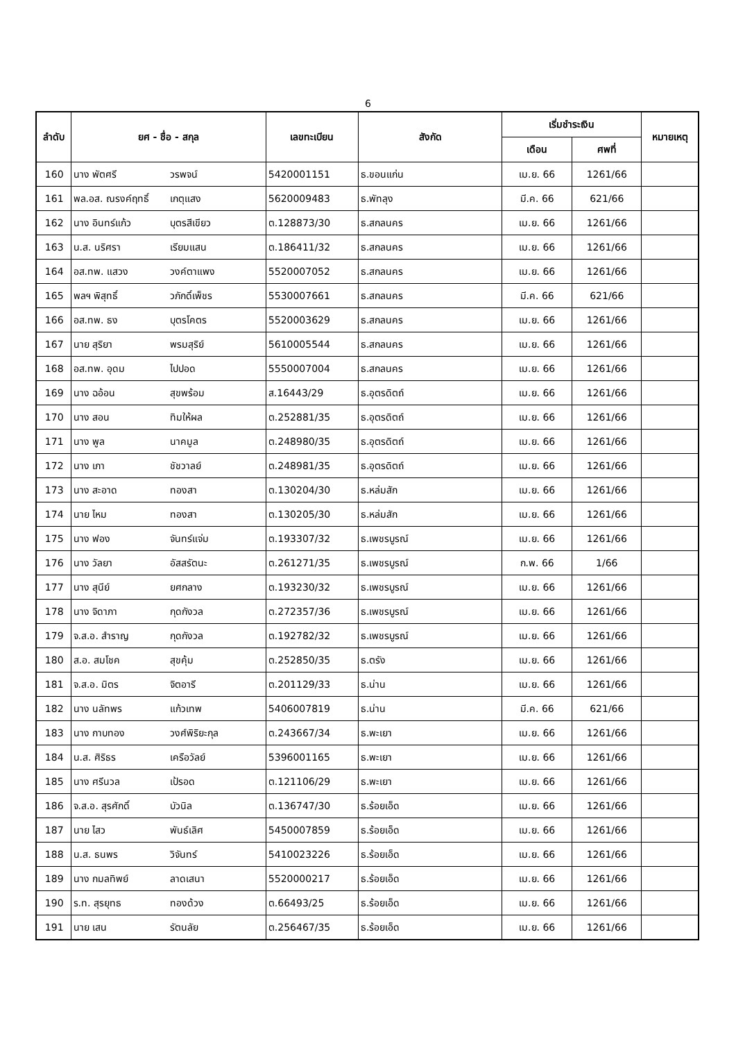6
| ลำดับ | ยศ - ชื่อ - สกุล | | เลขทะเบียน | สังกัด | เริ่มชำระเงิน | | หมายเหตุ |
| --- | --- | --- | --- | --- | --- | --- | --- |
| | | | | | เดือน | ศพที่ | |
| 160 | นาง พัตศรี | วรพจน์ | 5420001151 | ธ.ขอนแก่น | เม.ย. 66 | 1261/66 | |
| 161 | พล.อส. ณรงค์ฤทธิ์ | เกตุแสง | 5620009483 | ธ.พัทลุง | มี.ค. 66 | 621/66 | |
| 162 | นาง อินทร์แก้ว | บุตรสีเขียว | ต.128873/30 | ธ.สกลนคร | เม.ย. 66 | 1261/66 | |
| 163 | น.ส. นริศรา | เรียมแสน | ต.186411/32 | ธ.สกลนคร | เม.ย. 66 | 1261/66 | |
| 164 | อส.ทพ. แสวง | วงค์ตาแพง | 5520007052 | ธ.สกลนคร | เม.ย. 66 | 1261/66 | |
| 165 | พลฯ พิสุทธิ์ | วภักดิ์เพ็ชร | 5530007661 | ธ.สกลนคร | มี.ค. 66 | 621/66 | |
| 166 | อส.ทพ. ธง | บุตรโคตร | 5520003629 | ธ.สกลนคร | เม.ย. 66 | 1261/66 | |
| 167 | นาย สุริยา | พรมสุริย์ | 5610005544 | ธ.สกลนคร | เม.ย. 66 | 1261/66 | |
| 168 | อส.ทพ. อุดม | ไปปอด | 5550007004 | ธ.สกลนคร | เม.ย. 66 | 1261/66 | |
| 169 | นาง ฉอ้อน | สุขพร้อม | ส.16443/29 | ธ.อุตรดิตถ์ | เม.ย. 66 | 1261/66 | |
| 170 | นาง สอน | ทิมให้ผล | ต.252881/35 | ธ.อุตรดิตถ์ | เม.ย. 66 | 1261/66 | |
| 171 | นาง พูล | นาคมูล | ต.248980/35 | ธ.อุตรดิตถ์ | เม.ย. 66 | 1261/66 | |
| 172 | นาง เภา | ชัชวาลย์ | ต.248981/35 | ธ.อุตรดิตถ์ | เม.ย. 66 | 1261/66 | |
| 173 | นาง สะอาด | ทองสา | ต.130204/30 | ธ.หล่มสัก | เม.ย. 66 | 1261/66 | |
| 174 | นาย ไหม | ทองสา | ต.130205/30 | ธ.หล่มสัก | เม.ย. 66 | 1261/66 | |
| 175 | นาง ฟอง | จันทร์แจ่ม | ต.193307/32 | ธ.เพชรบูรณ์ | เม.ย. 66 | 1261/66 | |
| 176 | นาง วัลยา | อัสสรัตนะ | ต.261271/35 | ธ.เพชรบูรณ์ | ก.พ. 66 | 1/66 | |
| 177 | นาง สุนีย์ | ยศกลาง | ต.193230/32 | ธ.เพชรบูรณ์ | เม.ย. 66 | 1261/66 | |
| 178 | นาง จิดาภา | กุดกังวล | ต.272357/36 | ธ.เพชรบูรณ์ | เม.ย. 66 | 1261/66 | |
| 179 | จ.ส.อ. สำราญ | กุดกังวล | ต.192782/32 | ธ.เพชรบูรณ์ | เม.ย. 66 | 1261/66 | |
| 180 | ส.อ. สมโชค | สุขคุ้ม | ต.252850/35 | ธ.ตรัง | เม.ย. 66 | 1261/66 | |
| 181 | จ.ส.อ. มิตร | จิตอารี | ต.201129/33 | ธ.น่าน | เม.ย. 66 | 1261/66 | |
| 182 | นาง นลัทพร | แก้วเทพ | 5406007819 | ธ.น่าน | มี.ค. 66 | 621/66 | |
| 183 | นาง กาบทอง | วงศ์พิริยะกุล | ต.243667/34 | ธ.พะเยา | เม.ย. 66 | 1261/66 | |
| 184 | น.ส. ศิริธร | เครือวัลย์ | 5396001165 | ธ.พะเยา | เม.ย. 66 | 1261/66 | |
| 185 | นาง ศรีนวล | เป้รอด | ต.121106/29 | ธ.พะเยา | เม.ย. 66 | 1261/66 | |
| 186 | จ.ส.อ. สุรศักดิ์ | บัวนิล | ต.136747/30 | ธ.ร้อยเอ็ด | เม.ย. 66 | 1261/66 | |
| 187 | นาย ไสว | พันธ์เลิศ | 5450007859 | ธ.ร้อยเอ็ด | เม.ย. 66 | 1261/66 | |
| 188 | น.ส. ธนพร | วิจันทร์ | 5410023226 | ธ.ร้อยเอ็ด | เม.ย. 66 | 1261/66 | |
| 189 | นาง กมลทิพย์ | ลาดเสนา | 5520000217 | ธ.ร้อยเอ็ด | เม.ย. 66 | 1261/66 | |
| 190 | ร.ท. สุรยุทธ | ทองด้วง | ต.66493/25 | ธ.ร้อยเอ็ด | เม.ย. 66 | 1261/66 | |
| 191 | นาย เสน | รัตนลัย | ต.256467/35 | ธ.ร้อยเอ็ด | เม.ย. 66 | 1261/66 | |